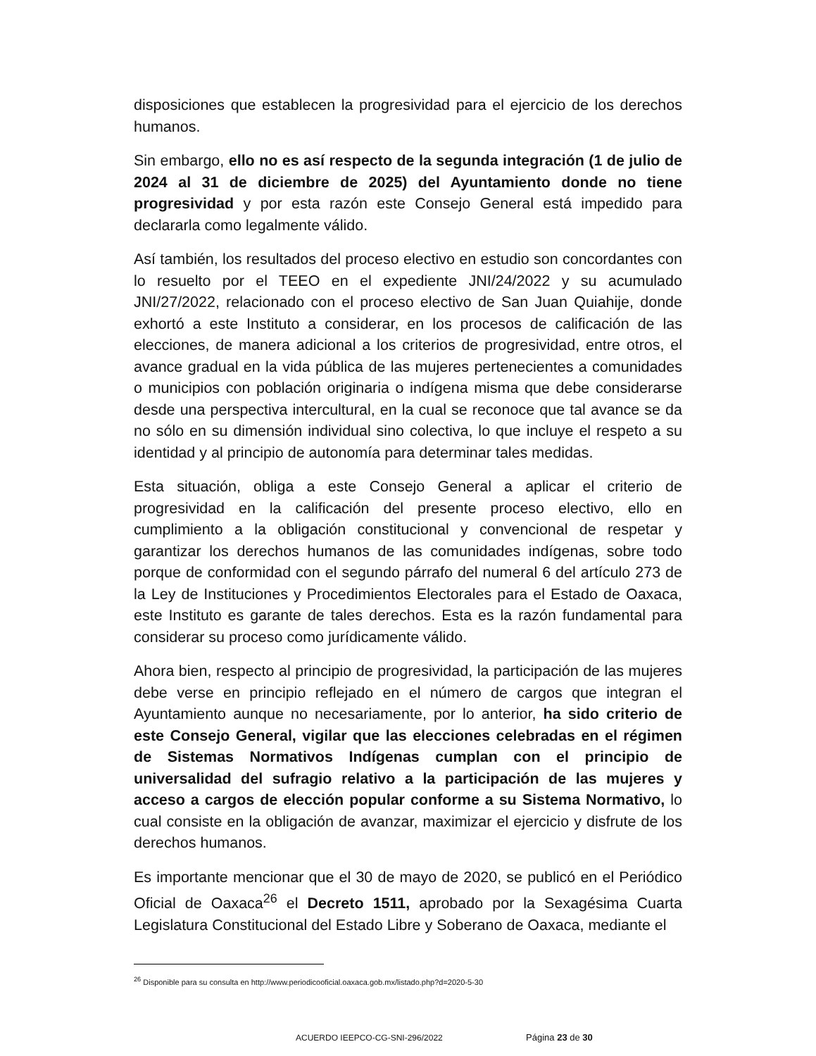disposiciones que establecen la progresividad para el ejercicio de los derechos humanos.
Sin embargo, ello no es así respecto de la segunda integración (1 de julio de 2024 al 31 de diciembre de 2025) del Ayuntamiento donde no tiene progresividad y por esta razón este Consejo General está impedido para declararla como legalmente válido.
Así también, los resultados del proceso electivo en estudio son concordantes con lo resuelto por el TEEO en el expediente JNI/24/2022 y su acumulado JNI/27/2022, relacionado con el proceso electivo de San Juan Quiahije, donde exhortó a este Instituto a considerar, en los procesos de calificación de las elecciones, de manera adicional a los criterios de progresividad, entre otros, el avance gradual en la vida pública de las mujeres pertenecientes a comunidades o municipios con población originaria o indígena misma que debe considerarse desde una perspectiva intercultural, en la cual se reconoce que tal avance se da no sólo en su dimensión individual sino colectiva, lo que incluye el respeto a su identidad y al principio de autonomía para determinar tales medidas.
Esta situación, obliga a este Consejo General a aplicar el criterio de progresividad en la calificación del presente proceso electivo, ello en cumplimiento a la obligación constitucional y convencional de respetar y garantizar los derechos humanos de las comunidades indígenas, sobre todo porque de conformidad con el segundo párrafo del numeral 6 del artículo 273 de la Ley de Instituciones y Procedimientos Electorales para el Estado de Oaxaca, este Instituto es garante de tales derechos. Esta es la razón fundamental para considerar su proceso como jurídicamente válido.
Ahora bien, respecto al principio de progresividad, la participación de las mujeres debe verse en principio reflejado en el número de cargos que integran el Ayuntamiento aunque no necesariamente, por lo anterior, ha sido criterio de este Consejo General, vigilar que las elecciones celebradas en el régimen de Sistemas Normativos Indígenas cumplan con el principio de universalidad del sufragio relativo a la participación de las mujeres y acceso a cargos de elección popular conforme a su Sistema Normativo, lo cual consiste en la obligación de avanzar, maximizar el ejercicio y disfrute de los derechos humanos.
Es importante mencionar que el 30 de mayo de 2020, se publicó en el Periódico Oficial de Oaxaca<sup>26</sup> el Decreto 1511, aprobado por la Sexagésima Cuarta Legislatura Constitucional del Estado Libre y Soberano de Oaxaca, mediante el
<sup>26</sup> Disponible para su consulta en http://www.periodicooficial.oaxaca.gob.mx/listado.php?d=2020-5-30
ACUERDO IEEPCO-CG-SNI-296/2022 Página 23 de 30